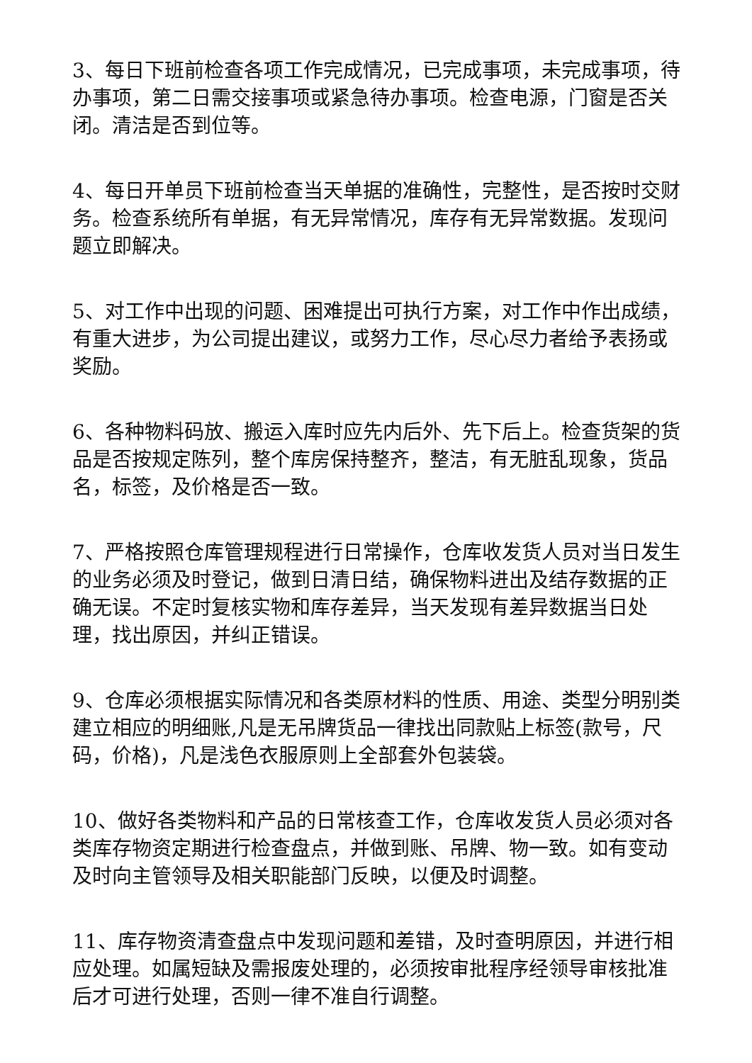3、每日下班前检查各项工作完成情况，已完成事项，未完成事项，待办事项，第二日需交接事项或紧急待办事项。检查电源，门窗是否关闭。清洁是否到位等。
4、每日开单员下班前检查当天单据的准确性，完整性，是否按时交财务。检查系统所有单据，有无异常情况，库存有无异常数据。发现问题立即解决。
5、对工作中出现的问题、困难提出可执行方案，对工作中作出成绩，有重大进步，为公司提出建议，或努力工作，尽心尽力者给予表扬或奖励。
6、各种物料码放、搬运入库时应先内后外、先下后上。检查货架的货品是否按规定陈列，整个库房保持整齐，整洁，有无脏乱现象，货品名，标签，及价格是否一致。
7、严格按照仓库管理规程进行日常操作，仓库收发货人员对当日发生的业务必须及时登记，做到日清日结，确保物料进出及结存数据的正确无误。不定时复核实物和库存差异，当天发现有差异数据当日处理，找出原因，并纠正错误。
9、仓库必须根据实际情况和各类原材料的性质、用途、类型分明别类建立相应的明细账,凡是无吊牌货品一律找出同款贴上标签(款号，尺码，价格)，凡是浅色衣服原则上全部套外包装袋。
10、做好各类物料和产品的日常核查工作，仓库收发货人员必须对各类库存物资定期进行检查盘点，并做到账、吊牌、物一致。如有变动及时向主管领导及相关职能部门反映，以便及时调整。
11、库存物资清查盘点中发现问题和差错，及时查明原因，并进行相应处理。如属短缺及需报废处理的，必须按审批程序经领导审核批准后才可进行处理，否则一律不准自行调整。